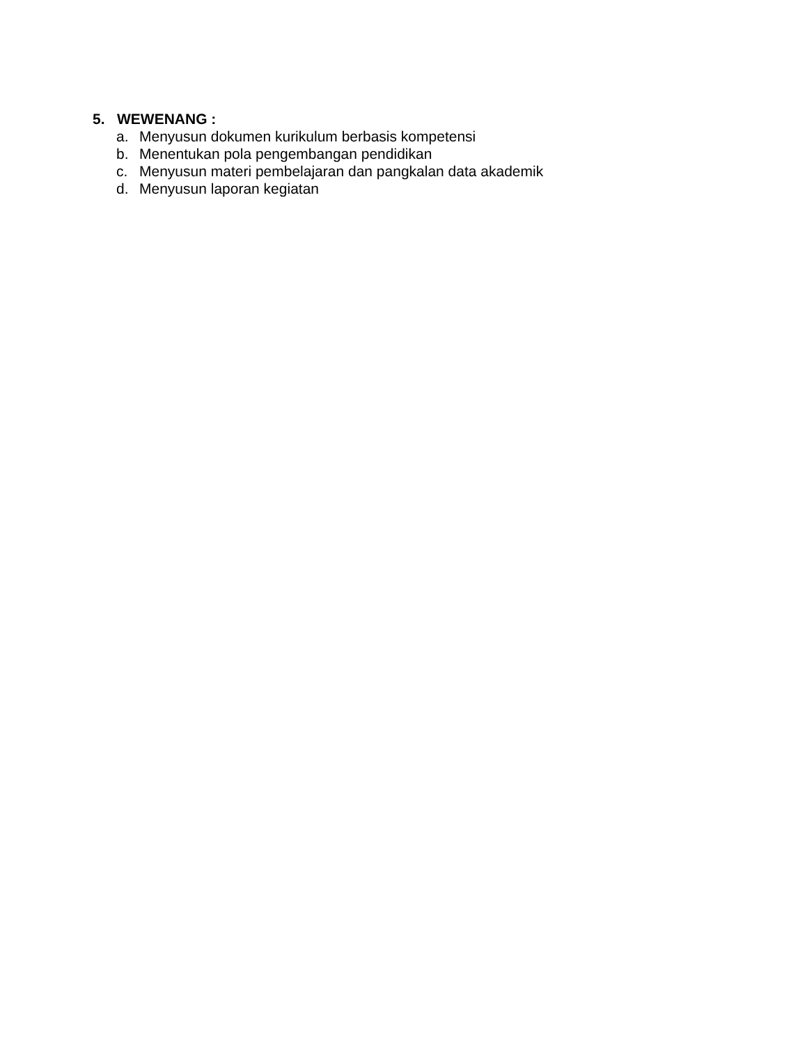5. WEWENANG :
a. Menyusun dokumen kurikulum berbasis kompetensi
b. Menentukan pola pengembangan pendidikan
c. Menyusun materi pembelajaran dan pangkalan data akademik
d. Menyusun laporan kegiatan